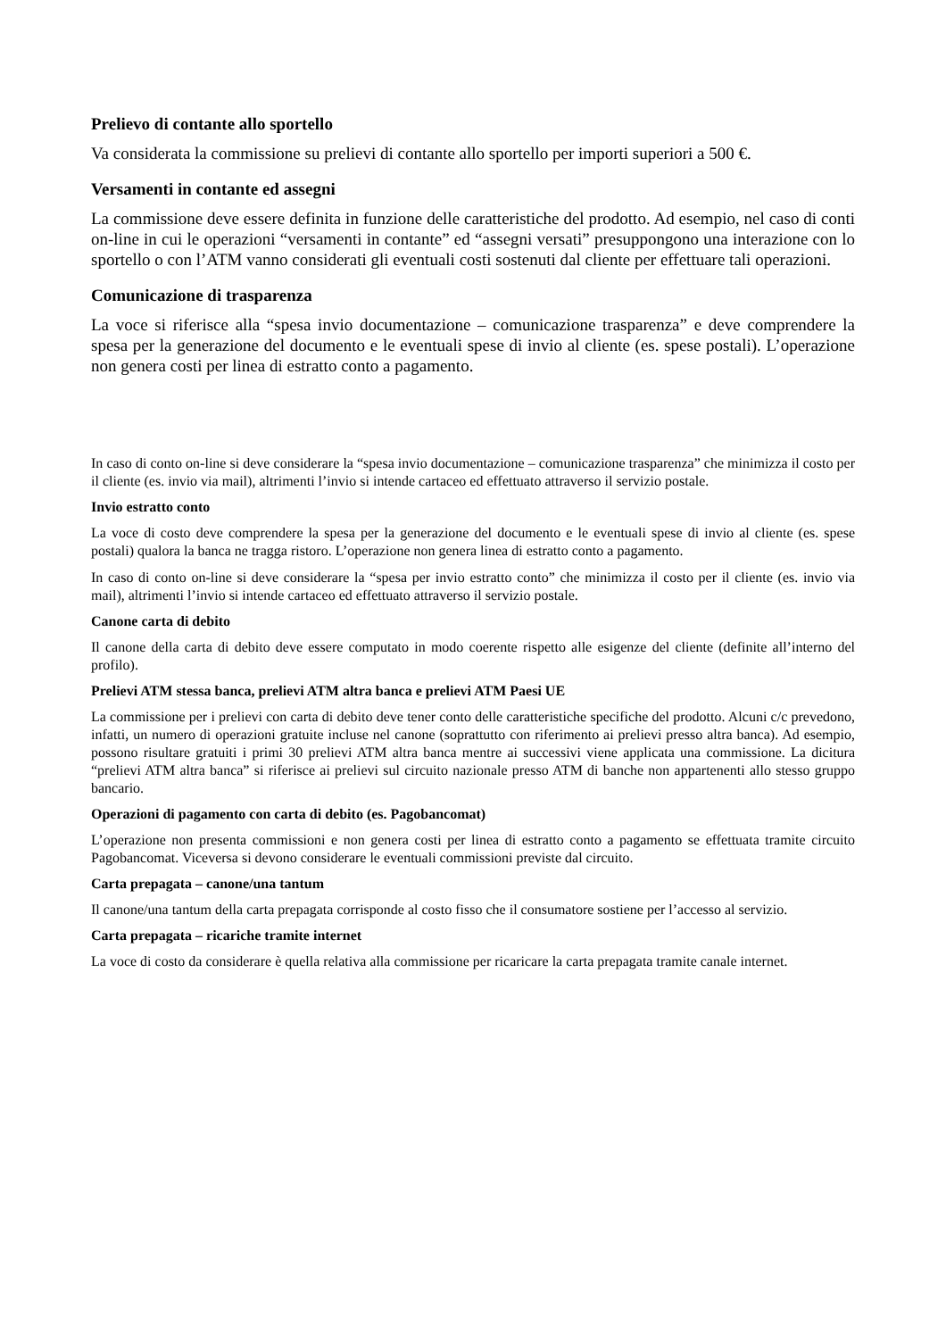Prelievo di contante allo sportello
Va considerata la commissione su prelievi di contante allo sportello per importi superiori a 500 €.
Versamenti in contante ed assegni
La commissione deve essere definita in funzione delle caratteristiche del prodotto. Ad esempio, nel caso di conti on-line in cui le operazioni “versamenti in contante” ed “assegni versati” presuppongono una interazione con lo sportello o con l’ATM vanno considerati gli eventuali costi sostenuti dal cliente per effettuare tali operazioni.
Comunicazione di trasparenza
La voce si riferisce alla “spesa invio documentazione – comunicazione trasparenza” e deve comprendere la spesa per la generazione del documento e le eventuali spese di invio al cliente (es. spese postali). L’operazione non genera costi per linea di estratto conto a pagamento.
In caso di conto on-line si deve considerare la “spesa invio documentazione – comunicazione trasparenza” che minimizza il costo per il cliente (es. invio via mail), altrimenti l’invio si intende cartaceo ed effettuato attraverso il servizio postale.
Invio estratto conto
La voce di costo deve comprendere la spesa per la generazione del documento e le eventuali spese di invio al cliente (es. spese postali) qualora la banca ne tragga ristoro. L’operazione non genera linea di estratto conto a pagamento.
In caso di conto on-line si deve considerare la “spesa per invio estratto conto” che minimizza il costo per il cliente (es. invio via mail), altrimenti l’invio si intende cartaceo ed effettuato attraverso il servizio postale.
Canone carta di debito
Il canone della carta di debito deve essere computato in modo coerente rispetto alle esigenze del cliente (definite all’interno del profilo).
Prelievi ATM stessa banca, prelievi ATM altra banca e prelievi ATM Paesi UE
La commissione per i prelievi con carta di debito deve tener conto delle caratteristiche specifiche del prodotto. Alcuni c/c prevedono, infatti, un numero di operazioni gratuite incluse nel canone (soprattutto con riferimento ai prelievi presso altra banca). Ad esempio, possono risultare gratuiti i primi 30 prelievi ATM altra banca mentre ai successivi viene applicata una commissione. La dicitura “prelievi ATM altra banca” si riferisce ai prelievi sul circuito nazionale presso ATM di banche non appartenenti allo stesso gruppo bancario.
Operazioni di pagamento con carta di debito (es. Pagobancomat)
L’operazione non presenta commissioni e non genera costi per linea di estratto conto a pagamento se effettuata tramite circuito Pagobancomat. Viceversa si devono considerare le eventuali commissioni previste dal circuito.
Carta prepagata – canone/una tantum
Il canone/una tantum della carta prepagata corrisponde al costo fisso che il consumatore sostiene per l’accesso al servizio.
Carta prepagata – ricariche tramite internet
La voce di costo da considerare è quella relativa alla commissione per ricaricare la carta prepagata tramite canale internet.